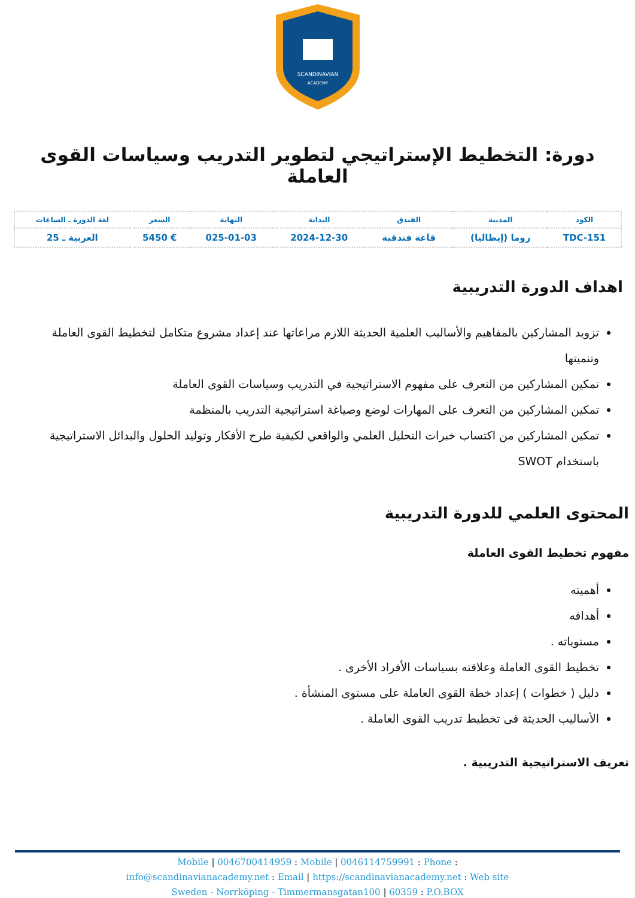SCANDINAVIAN
ACADEMY
دورة: التخطيط الإستراتيجي لتطوير التدريب وسياسات القوى العاملة
| الكود | المدينة | الفندق | البداية | النهاية | السعر | لغة الدورة ـ الساعات |
| --- | --- | --- | --- | --- | --- | --- |
| TDC-151 | روما (إيطاليا) | قاعة فندقية | 2024-12-30 | 025-01-03 | € 5450 | العربية ـ 25 |
اهداف الدورة التدريبية
تزويد المشاركين بالمفاهيم والأساليب العلمية الحديثة اللازم مراعاتها عند إعداد مشروع متكامل لتخطيط القوى العاملة وتنميتها
تمكين المشاركين من التعرف على مفهوم الاستراتيجية في التدريب وسياسات القوى العاملة
تمكين المشاركين من التعرف على المهارات لوضع وصياغة استراتيجية التدريب بالمنظمة
تمكين المشاركين من اكتساب خبرات التحليل العلمي والواقعي لكيفية طرح الأفكار وتوليد الحلول والبدائل الاستراتيجية باستخدام SWOT
المحتوى العلمي للدورة التدريبية
مفهوم تخطيط القوى العاملة
أهميته
أهدافه
مستوياته .
تخطيط القوى العاملة وعلاقته بسياسات الأفراد الأخرى .
دليل ( خطوات ) إعداد خطة القوى العاملة على مستوى المنشأة .
الأساليب الحديثة فى تخطيط تدريب القوى العاملة .
تعريف الاستراتيجية التدريبية .
Mobile | 0046700414959 : Mobile | 0046114759991 : Phone :
info@scandinavianacademy.net : Email | https://scandinavianacademy.net : Web site
Sweden - Norrköping - Timmermansgatan100 | 60359 : P.O.BOX